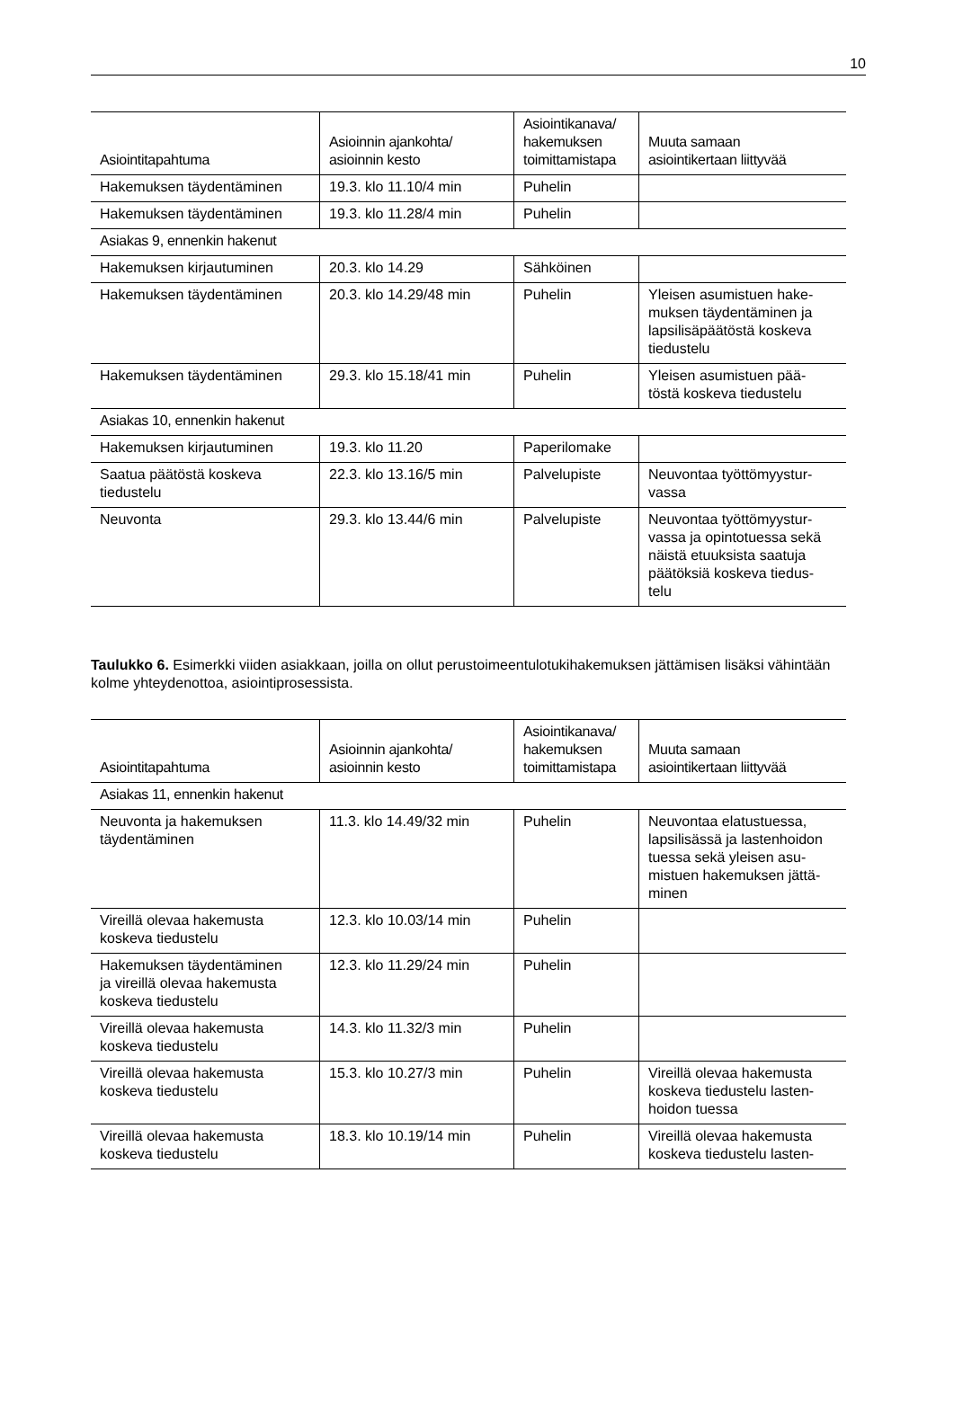10
| Asiointitapahtuma | Asioinnin ajankohta/ asioinnin kesto | Asiointikanava/ hakemuksen toimittamistapa | Muuta samaan asiointikertaan liittyvää |
| --- | --- | --- | --- |
| Hakemuksen täydentäminen | 19.3. klo 11.10/4 min | Puhelin | |
| Hakemuksen täydentäminen | 19.3. klo 11.28/4 min | Puhelin | |
| Asiakas 9, ennenkin hakenut | | | |
| Hakemuksen kirjautuminen | 20.3. klo 14.29 | Sähköinen | |
| Hakemuksen täydentäminen | 20.3. klo 14.29/48 min | Puhelin | Yleisen asumistuen hake- muksen täydentäminen ja lapsilisäpäätöstä koskeva tiedustelu |
| Hakemuksen täydentäminen | 29.3. klo 15.18/41 min | Puhelin | Yleisen asumistuen pää- töstä koskeva tiedustelu |
| Asiakas 10, ennenkin hakenut | | | |
| Hakemuksen kirjautuminen | 19.3. klo 11.20 | Paperilomake | |
| Saatua päätöstä koskeva tiedustelu | 22.3. klo 13.16/5 min | Palvelupiste | Neuvontaa työttömyystur- vassa |
| Neuvonta | 29.3. klo 13.44/6 min | Palvelupiste | Neuvontaa työttömyystur- vassa ja opintotuessa sekä näistä etuuksista saatuja päätöksiä koskeva tiedus- telu |
Taulukko 6. Esimerkki viiden asiakkaan, joilla on ollut perustoimeentulotukihakemuksen jättämisen lisäksi vähintään kolme yhteydenottoa, asiointiprosessista.
| Asiointitapahtuma | Asioinnin ajankohta/ asioinnin kesto | Asiointikanava/ hakemuksen toimittamistapa | Muuta samaan asiointikertaan liittyvää |
| --- | --- | --- | --- |
| Asiakas 11, ennenkin hakenut | | | |
| Neuvonta ja hakemuksen täydentäminen | 11.3. klo 14.49/32 min | Puhelin | Neuvontaa elatustuessa, lapsilisässä ja lastenhoidon tuessa sekä yleisen asu- mistuen hakemuksen jättä- minen |
| Vireillä olevaa hakemusta koskeva tiedustelu | 12.3. klo 10.03/14 min | Puhelin | |
| Hakemuksen täydentäminen ja vireillä olevaa hakemusta koskeva tiedustelu | 12.3. klo 11.29/24 min | Puhelin | |
| Vireillä olevaa hakemusta koskeva tiedustelu | 14.3. klo 11.32/3 min | Puhelin | |
| Vireillä olevaa hakemusta koskeva tiedustelu | 15.3. klo 10.27/3 min | Puhelin | Vireillä olevaa hakemusta koskeva tiedustelu lasten- hoidon tuessa |
| Vireillä olevaa hakemusta koskeva tiedustelu | 18.3. klo 10.19/14 min | Puhelin | Vireillä olevaa hakemusta koskeva tiedustelu lasten- |